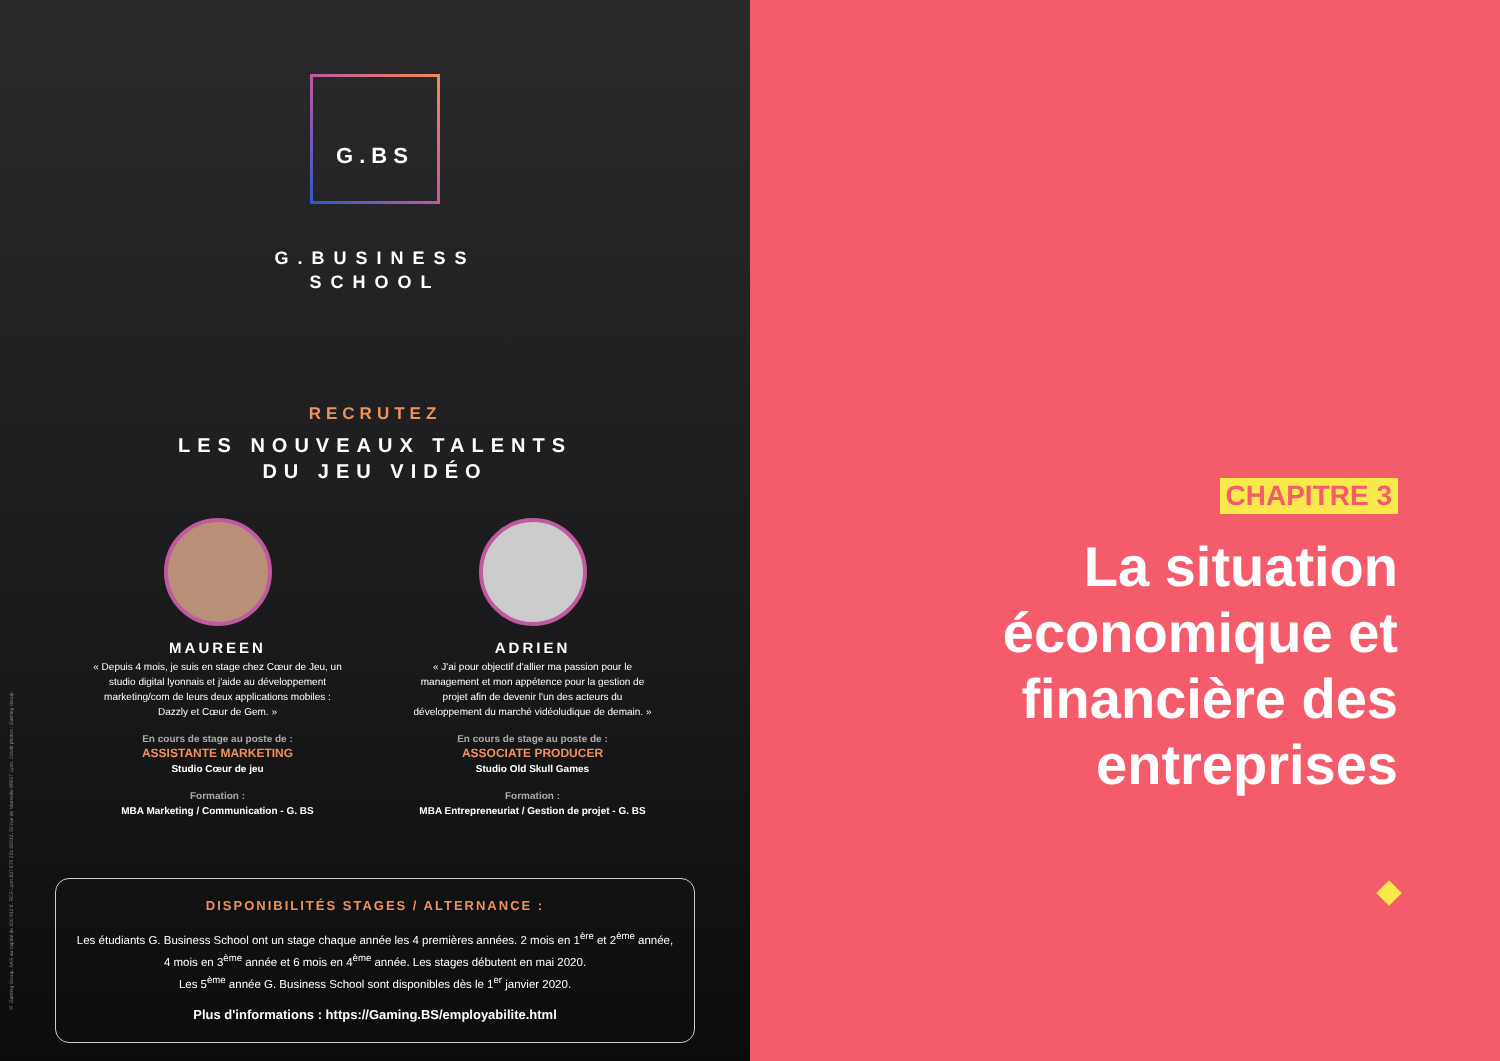G.BS
G.BUSINESS
SCHOOL
RECRUTEZ
LES NOUVEAUX TALENTS
DU JEU VIDÉO
MAUREEN
« Depuis 4 mois, je suis en stage chez Cœur de Jeu, un studio digital lyonnais et j'aide au développement marketing/com de leurs deux applications mobiles : Dazzly et Cœur de Gem. »
En cours de stage au poste de :
ASSISTANTE MARKETING
Studio Cœur de jeu
Formation :
MBA Marketing / Communication - G. BS
ADRIEN
« J'ai pour objectif d'allier ma passion pour le management et mon appétence pour la gestion de projet afin de devenir l'un des acteurs du développement du marché vidéoludique de demain. »
En cours de stage au poste de :
ASSOCIATE PRODUCER
Studio Old Skull Games
Formation :
MBA Entrepreneuriat / Gestion de projet - G. BS
DISPONIBILITÉS STAGES / ALTERNANCE :
Les étudiants G. Business School ont un stage chaque année les 4 premières années. 2 mois en 1<sup>ère</sup> et 2<sup>ème</sup> année, 4 mois en 3<sup>ème</sup> année et 6 mois en 4<sup>ème</sup> année. Les stages débutent en mai 2020.
Les 5<sup>ème</sup> année G. Business School sont disponibles dès le 1<sup>er</sup> janvier 2020.
Plus d'informations : https://Gaming.BS/employabilite.html
© Gaming Group, SAS au capital de 100 912 €, RCS Lyon 837 670 231 00013, 50 rue de Marseille 69007 Lyon. Crédit photos : Gaming Group.
CHAPITRE 3
La situation économique et financière des entreprises